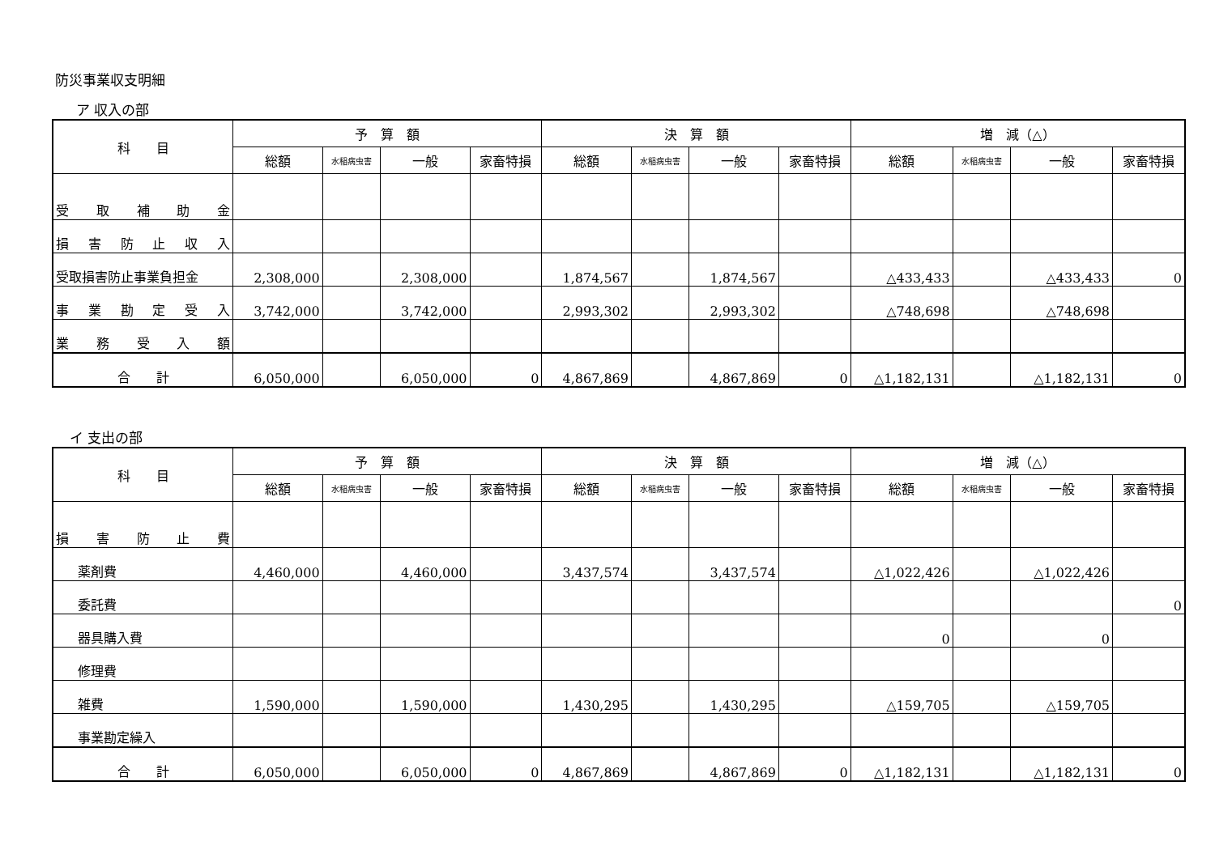防災事業収支明細
ア 収入の部
| 科 目 | 予 算 額 | | | | 決 算 額 | | | | 増 減（△） | | | |
| --- | --- | --- | --- | --- | --- | --- | --- | --- | --- | --- | --- | --- |
| | 総額 | 水稲病虫害 | 一般 | 家畜特損 | 総額 | 水稲病虫害 | 一般 | 家畜特損 | 総額 | 水稲病虫害 | 一般 | 家畜特損 |
| 受 取 補 助 金 | | | | | | | | | | | | |
| 損 害 防 止 収 入 | | | | | | | | | | | | |
| 受取損害防止事業負担金 | 2,308,000 | | 2,308,000 | | 1,874,567 | | 1,874,567 | | △433,433 | | △433,433 | 0 |
| 事 業 勘 定 受 入 | 3,742,000 | | 3,742,000 | | 2,993,302 | | 2,993,302 | | △748,698 | | △748,698 | |
| 業 務 受 入 額 | | | | | | | | | | | | |
| 合 計 | 6,050,000 | | 6,050,000 | 0 | 4,867,869 | | 4,867,869 | 0 | △1,182,131 | | △1,182,131 | 0 |
イ 支出の部
| 科 目 | 予 算 額 | | | | 決 算 額 | | | | 増 減（△） | | | |
| --- | --- | --- | --- | --- | --- | --- | --- | --- | --- | --- | --- | --- |
| | 総額 | 水稲病虫害 | 一般 | 家畜特損 | 総額 | 水稲病虫害 | 一般 | 家畜特損 | 総額 | 水稲病虫害 | 一般 | 家畜特損 |
| 損 害 防 止 費 | | | | | | | | | | | | |
| 薬剤費 | 4,460,000 | | 4,460,000 | | 3,437,574 | | 3,437,574 | | △1,022,426 | | △1,022,426 | |
| 委託費 | | | | | | | | | | | | 0 |
| 器具購入費 | | | | | | | | | 0 | | 0 | |
| 修理費 | | | | | | | | | | | | |
| 雑費 | 1,590,000 | | 1,590,000 | | 1,430,295 | | 1,430,295 | | △159,705 | | △159,705 | |
| 事業勘定繰入 | | | | | | | | | | | | |
| 合 計 | 6,050,000 | | 6,050,000 | 0 | 4,867,869 | | 4,867,869 | 0 | △1,182,131 | | △1,182,131 | 0 |